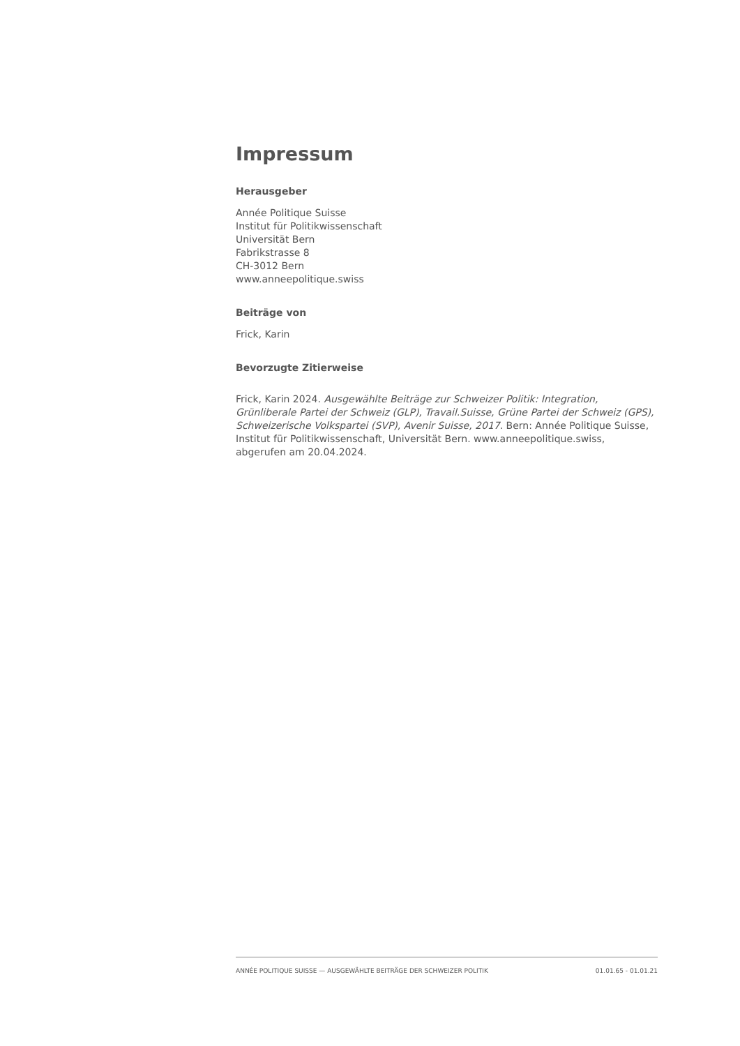Impressum
Herausgeber
Année Politique Suisse
Institut für Politikwissenschaft
Universität Bern
Fabrikstrasse 8
CH-3012 Bern
www.anneepolitique.swiss
Beiträge von
Frick, Karin
Bevorzugte Zitierweise
Frick, Karin 2024. Ausgewählte Beiträge zur Schweizer Politik: Integration, Grünliberale Partei der Schweiz (GLP), Travail.Suisse, Grüne Partei der Schweiz (GPS), Schweizerische Volkspartei (SVP), Avenir Suisse, 2017. Bern: Année Politique Suisse, Institut für Politikwissenschaft, Universität Bern. www.anneepolitique.swiss, abgerufen am 20.04.2024.
ANNÉE POLITIQUE SUISSE — AUSGEWÄHLTE BEITRÄGE DER SCHWEIZER POLITIK 01.01.65 - 01.01.21